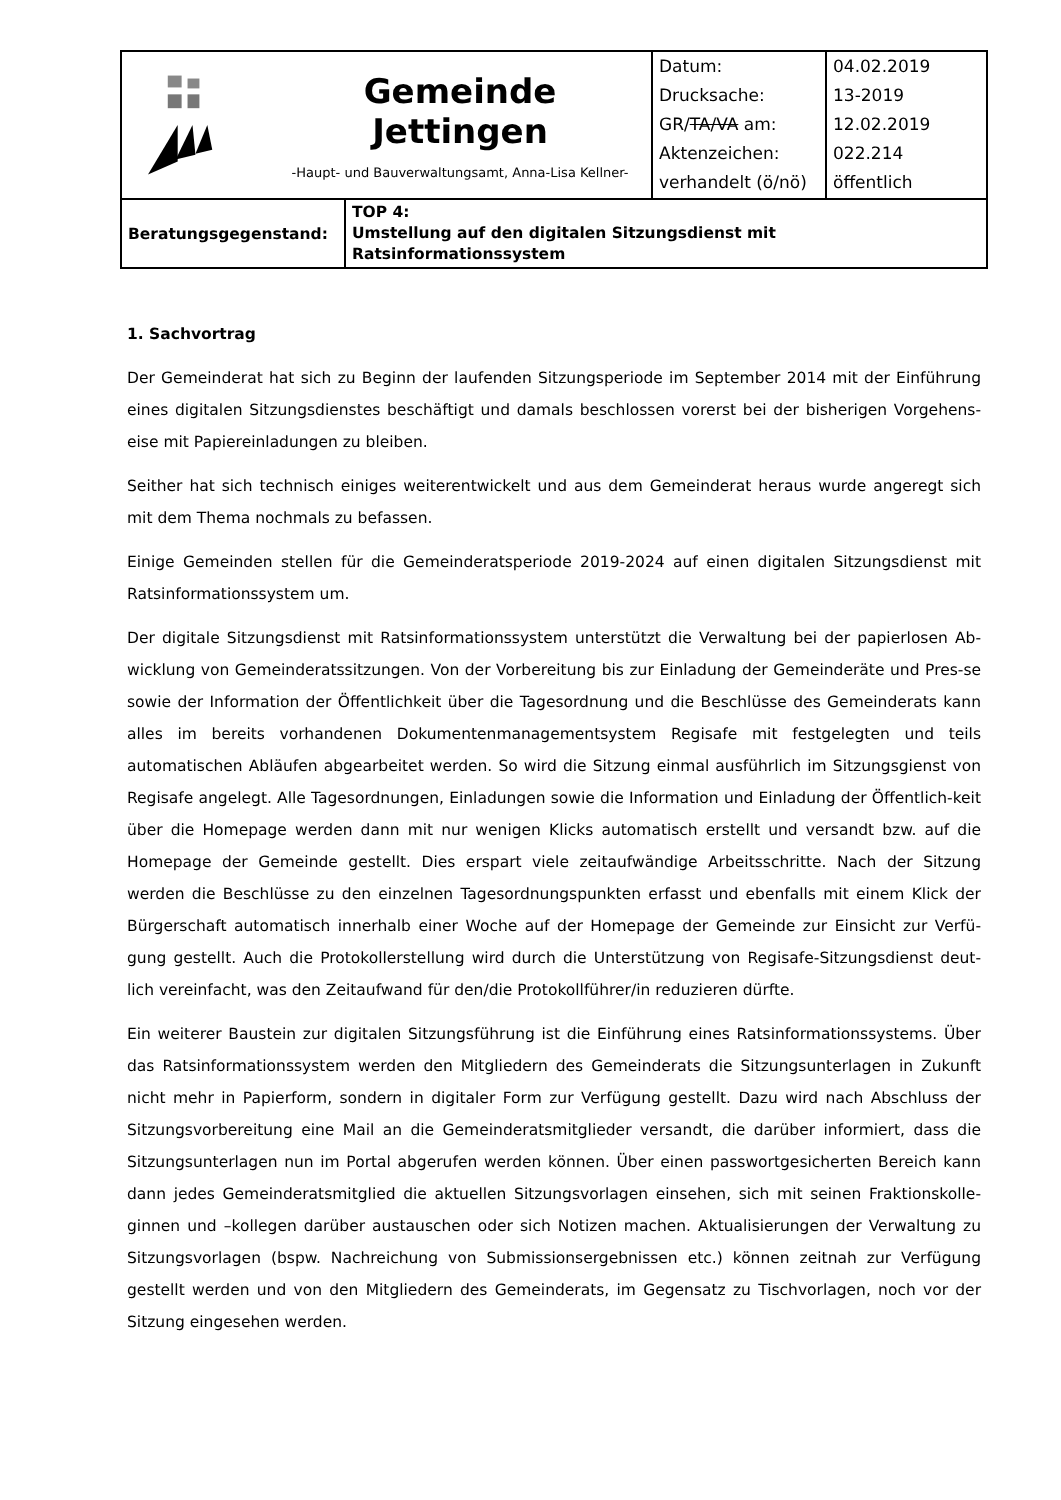| Gemeinde Jettingen -Haupt- und Bauverwaltungsamt, Anna-Lisa Kellner- | | Datum: Drucksache: GR/ TA/VA am: Aktenzeichen: verhandelt (ö/nö) | 04.02.2019 13-2019 12.02.2019 022.214 öffentlich |
| / Beratungsgegenstand: / TOP 4: Umstellung auf den digitalen Sitzungsdienst mit Ratsinformationssystem / | | | |
1. Sachvortrag
Der Gemeinderat hat sich zu Beginn der laufenden Sitzungsperiode im September 2014 mit der Einführung eines digitalen Sitzungsdienstes beschäftigt und damals beschlossen vorerst bei der bisherigen Vorgehens-eise mit Papiereinladungen zu bleiben.
Seither hat sich technisch einiges weiterentwickelt und aus dem Gemeinderat heraus wurde angeregt sich mit dem Thema nochmals zu befassen.
Einige Gemeinden stellen für die Gemeinderatsperiode 2019-2024 auf einen digitalen Sitzungsdienst mit Ratsinformationssystem um.
Der digitale Sitzungsdienst mit Ratsinformationssystem unterstützt die Verwaltung bei der papierlosen Ab-wicklung von Gemeinderatssitzungen. Von der Vorbereitung bis zur Einladung der Gemeinderäte und Pres-se sowie der Information der Öffentlichkeit über die Tagesordnung und die Beschlüsse des Gemeinderats kann alles im bereits vorhandenen Dokumentenmanagementsystem Regisafe mit festgelegten und teils automatischen Abläufen abgearbeitet werden. So wird die Sitzung einmal ausführlich im Sitzungsgienst von Regisafe angelegt. Alle Tagesordnungen, Einladungen sowie die Information und Einladung der Öffentlich-keit über die Homepage werden dann mit nur wenigen Klicks automatisch erstellt und versandt bzw. auf die Homepage der Gemeinde gestellt. Dies erspart viele zeitaufwändige Arbeitsschritte. Nach der Sitzung werden die Beschlüsse zu den einzelnen Tagesordnungspunkten erfasst und ebenfalls mit einem Klick der Bürgerschaft automatisch innerhalb einer Woche auf der Homepage der Gemeinde zur Einsicht zur Verfü-gung gestellt. Auch die Protokollerstellung wird durch die Unterstützung von Regisafe-Sitzungsdienst deut-lich vereinfacht, was den Zeitaufwand für den/die Protokollführer/in reduzieren dürfte.
Ein weiterer Baustein zur digitalen Sitzungsführung ist die Einführung eines Ratsinformationssystems. Über das Ratsinformationssystem werden den Mitgliedern des Gemeinderats die Sitzungsunterlagen in Zukunft nicht mehr in Papierform, sondern in digitaler Form zur Verfügung gestellt. Dazu wird nach Abschluss der Sitzungsvorbereitung eine Mail an die Gemeinderatsmitglieder versandt, die darüber informiert, dass die Sitzungsunterlagen nun im Portal abgerufen werden können. Über einen passwortgesicherten Bereich kann dann jedes Gemeinderatsmitglied die aktuellen Sitzungsvorlagen einsehen, sich mit seinen Fraktionskolle-ginnen und –kollegen darüber austauschen oder sich Notizen machen. Aktualisierungen der Verwaltung zu Sitzungsvorlagen (bspw. Nachreichung von Submissionsergebnissen etc.) können zeitnah zur Verfügung gestellt werden und von den Mitgliedern des Gemeinderats, im Gegensatz zu Tischvorlagen, noch vor der Sitzung eingesehen werden.